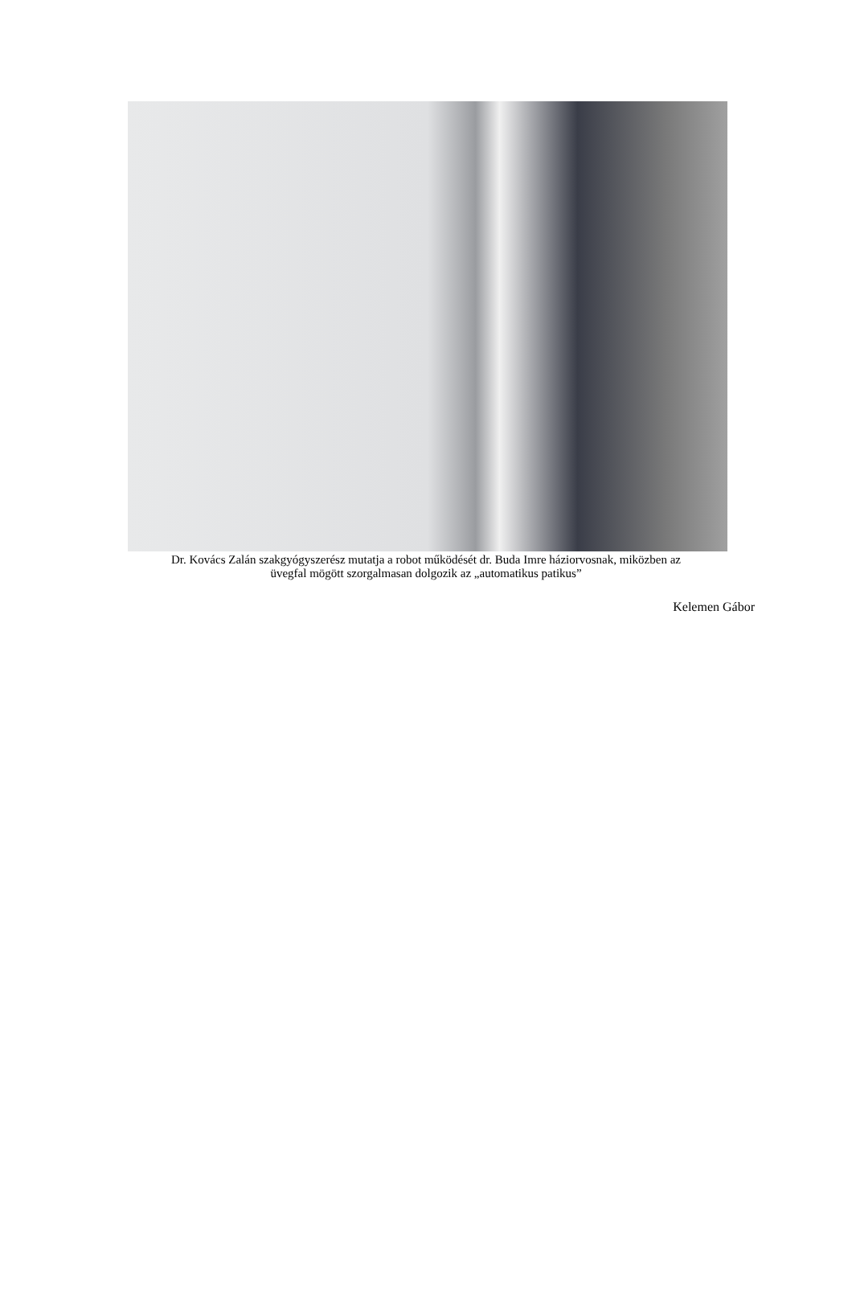Dr. Kovács Zalán szakgyógyszerész mutatja a robot működését dr. Buda Imre háziorvosnak, miközben az
üvegfal mögött szorgalmasan dolgozik az „automatikus patikus”
Kelemen Gábor